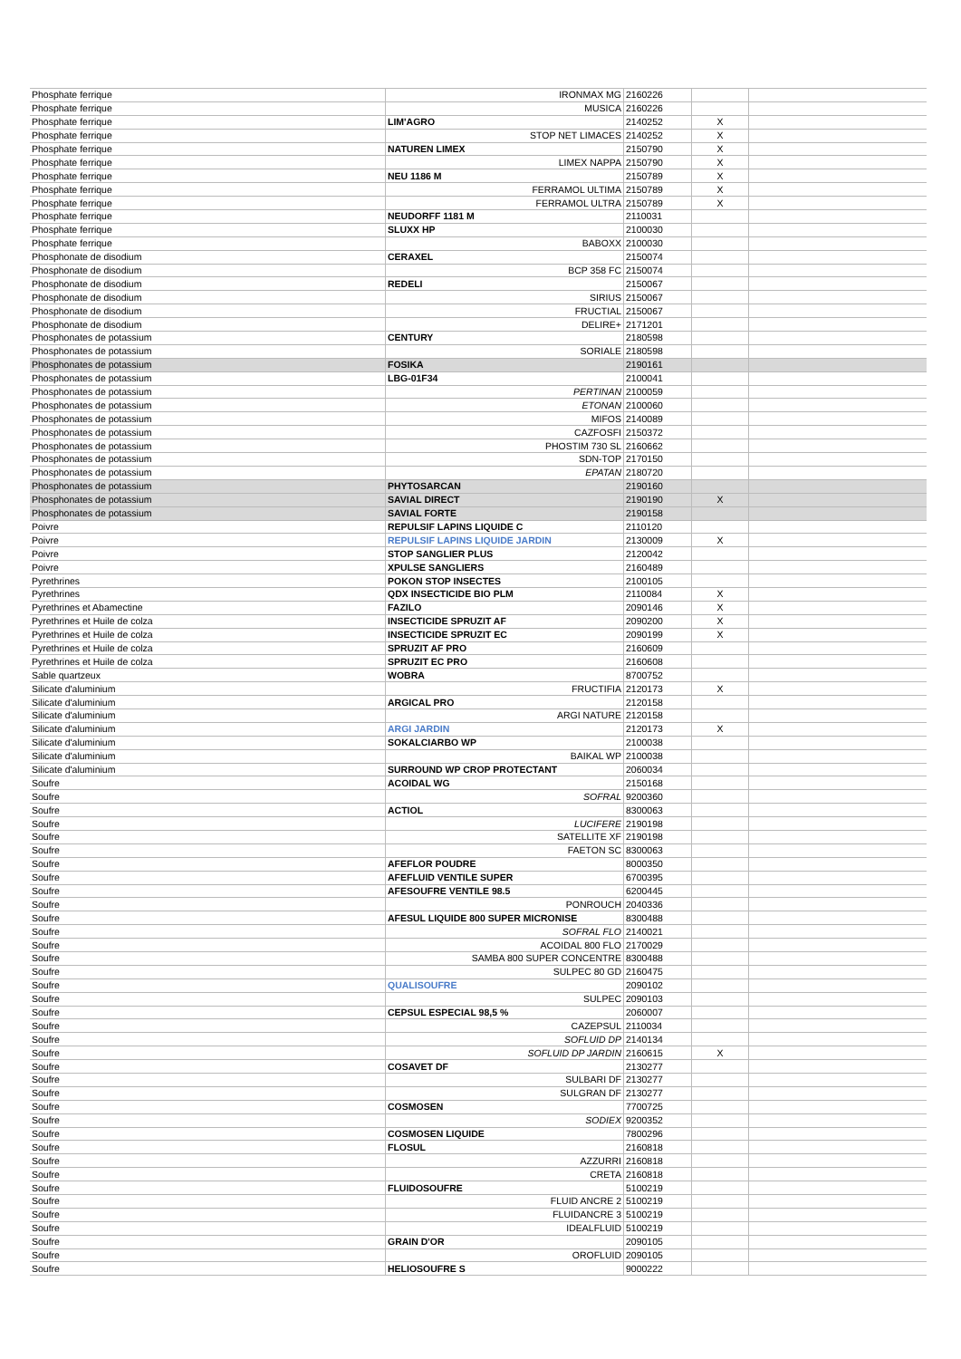| Phosphate ferrique | IRONMAX MG | 2160226 | | |
| Phosphate ferrique | MUSICA | 2160226 | | |
| Phosphate ferrique | LIM'AGRO | 2140252 | X | |
| Phosphate ferrique | STOP NET LIMACES | 2140252 | X | |
| Phosphate ferrique | NATUREN LIMEX | 2150790 | X | |
| Phosphate ferrique | LIMEX NAPPA | 2150790 | X | |
| Phosphate ferrique | NEU 1186 M | 2150789 | X | |
| Phosphate ferrique | FERRAMOL ULTIMA | 2150789 | X | |
| Phosphate ferrique | FERRAMOL ULTRA | 2150789 | X | |
| Phosphate ferrique | NEUDORFF 1181 M | 2110031 | | |
| Phosphate ferrique | SLUXX HP | 2100030 | | |
| Phosphate ferrique | BABOXX | 2100030 | | |
| Phosphonate de disodium | CERAXEL | 2150074 | | |
| Phosphonate de disodium | BCP 358 FC | 2150074 | | |
| Phosphonate de disodium | REDELI | 2150067 | | |
| Phosphonate de disodium | SIRIUS | 2150067 | | |
| Phosphonate de disodium | FRUCTIAL | 2150067 | | |
| Phosphonate de disodium | DELIRE+ | 2171201 | | |
| Phosphonates de potassium | CENTURY | 2180598 | | |
| Phosphonates de potassium | SORIALE | 2180598 | | |
| Phosphonates de potassium | FOSIKA | 2190161 | | |
| Phosphonates de potassium | LBG-01F34 | 2100041 | | |
| Phosphonates de potassium | PERTINAN | 2100059 | | |
| Phosphonates de potassium | ETONAN | 2100060 | | |
| Phosphonates de potassium | MIFOS | 2140089 | | |
| Phosphonates de potassium | CAZFOSFI | 2150372 | | |
| Phosphonates de potassium | PHOSTIM 730 SL | 2160662 | | |
| Phosphonates de potassium | SDN-TOP | 2170150 | | |
| Phosphonates de potassium | EPATAN | 2180720 | | |
| Phosphonates de potassium | PHYTOSARCAN | 2190160 | | |
| Phosphonates de potassium | SAVIAL DIRECT | 2190190 | X | |
| Phosphonates de potassium | SAVIAL FORTE | 2190158 | | |
| Poivre | REPULSIF LAPINS LIQUIDE C | 2110120 | | |
| Poivre | REPULSIF LAPINS LIQUIDE JARDIN | 2130009 | X | |
| Poivre | STOP SANGLIER PLUS | 2120042 | | |
| Poivre | XPULSE SANGLIERS | 2160489 | | |
| Pyrethrines | POKON STOP INSECTES | 2100105 | | |
| Pyrethrines | QDX INSECTICIDE BIO PLM | 2110084 | X | |
| Pyrethrines et Abamectine | FAZILO | 2090146 | X | |
| Pyrethrines et Huile de colza | INSECTICIDE SPRUZIT AF | 2090200 | X | |
| Pyrethrines et Huile de colza | INSECTICIDE SPRUZIT EC | 2090199 | X | |
| Pyrethrines et Huile de colza | SPRUZIT AF PRO | 2160609 | | |
| Pyrethrines et Huile de colza | SPRUZIT EC PRO | 2160608 | | |
| Sable quartzeux | WOBRA | 8700752 | | |
| Silicate d'aluminium | FRUCTIFIA | 2120173 | X | |
| Silicate d'aluminium | ARGICAL PRO | 2120158 | | |
| Silicate d'aluminium | ARGI NATURE | 2120158 | | |
| Silicate d'aluminium | ARGI JARDIN | 2120173 | X | |
| Silicate d'aluminium | SOKALCIARBO WP | 2100038 | | |
| Silicate d'aluminium | BAIKAL WP | 2100038 | | |
| Silicate d'aluminium | SURROUND WP CROP PROTECTANT | 2060034 | | |
| Soufre | ACOIDAL WG | 2150168 | | |
| Soufre | SOFRAL | 9200360 | | |
| Soufre | ACTIOL | 8300063 | | |
| Soufre | LUCIFERE | 2190198 | | |
| Soufre | SATELLITE XF | 2190198 | | |
| Soufre | FAETON SC | 8300063 | | |
| Soufre | AFEFLOR POUDRE | 8000350 | | |
| Soufre | AFEFLUID VENTILE SUPER | 6700395 | | |
| Soufre | AFESOUFRE VENTILE 98.5 | 6200445 | | |
| Soufre | PONROUCH | 2040336 | | |
| Soufre | AFESUL LIQUIDE 800 SUPER MICRONISE | 8300488 | | |
| Soufre | SOFRAL FLO | 2140021 | | |
| Soufre | ACOIDAL 800 FLO | 2170029 | | |
| Soufre | SAMBA 800 SUPER CONCENTRE | 8300488 | | |
| Soufre | SULPEC 80 GD | 2160475 | | |
| Soufre | QUALISOUFRE | 2090102 | | |
| Soufre | SULPEC | 2090103 | | |
| Soufre | CEPSUL ESPECIAL 98,5 % | 2060007 | | |
| Soufre | CAZEPSUL | 2110034 | | |
| Soufre | SOFLUID DP | 2140134 | | |
| Soufre | SOFLUID DP JARDIN | 2160615 | X | |
| Soufre | COSAVET DF | 2130277 | | |
| Soufre | SULBARI DF | 2130277 | | |
| Soufre | SULGRAN DF | 2130277 | | |
| Soufre | COSMOSEN | 7700725 | | |
| Soufre | SODIEX | 9200352 | | |
| Soufre | COSMOSEN LIQUIDE | 7800296 | | |
| Soufre | FLOSUL | 2160818 | | |
| Soufre | AZZURRI | 2160818 | | |
| Soufre | CRETA | 2160818 | | |
| Soufre | FLUIDOSOUFRE | 5100219 | | |
| Soufre | FLUID ANCRE 2 | 5100219 | | |
| Soufre | FLUIDANCRE 3 | 5100219 | | |
| Soufre | IDEALFLUID | 5100219 | | |
| Soufre | GRAIN D'OR | 2090105 | | |
| Soufre | OROFLUID | 2090105 | | |
| Soufre | HELIOSOUFRE S | 9000222 | | |